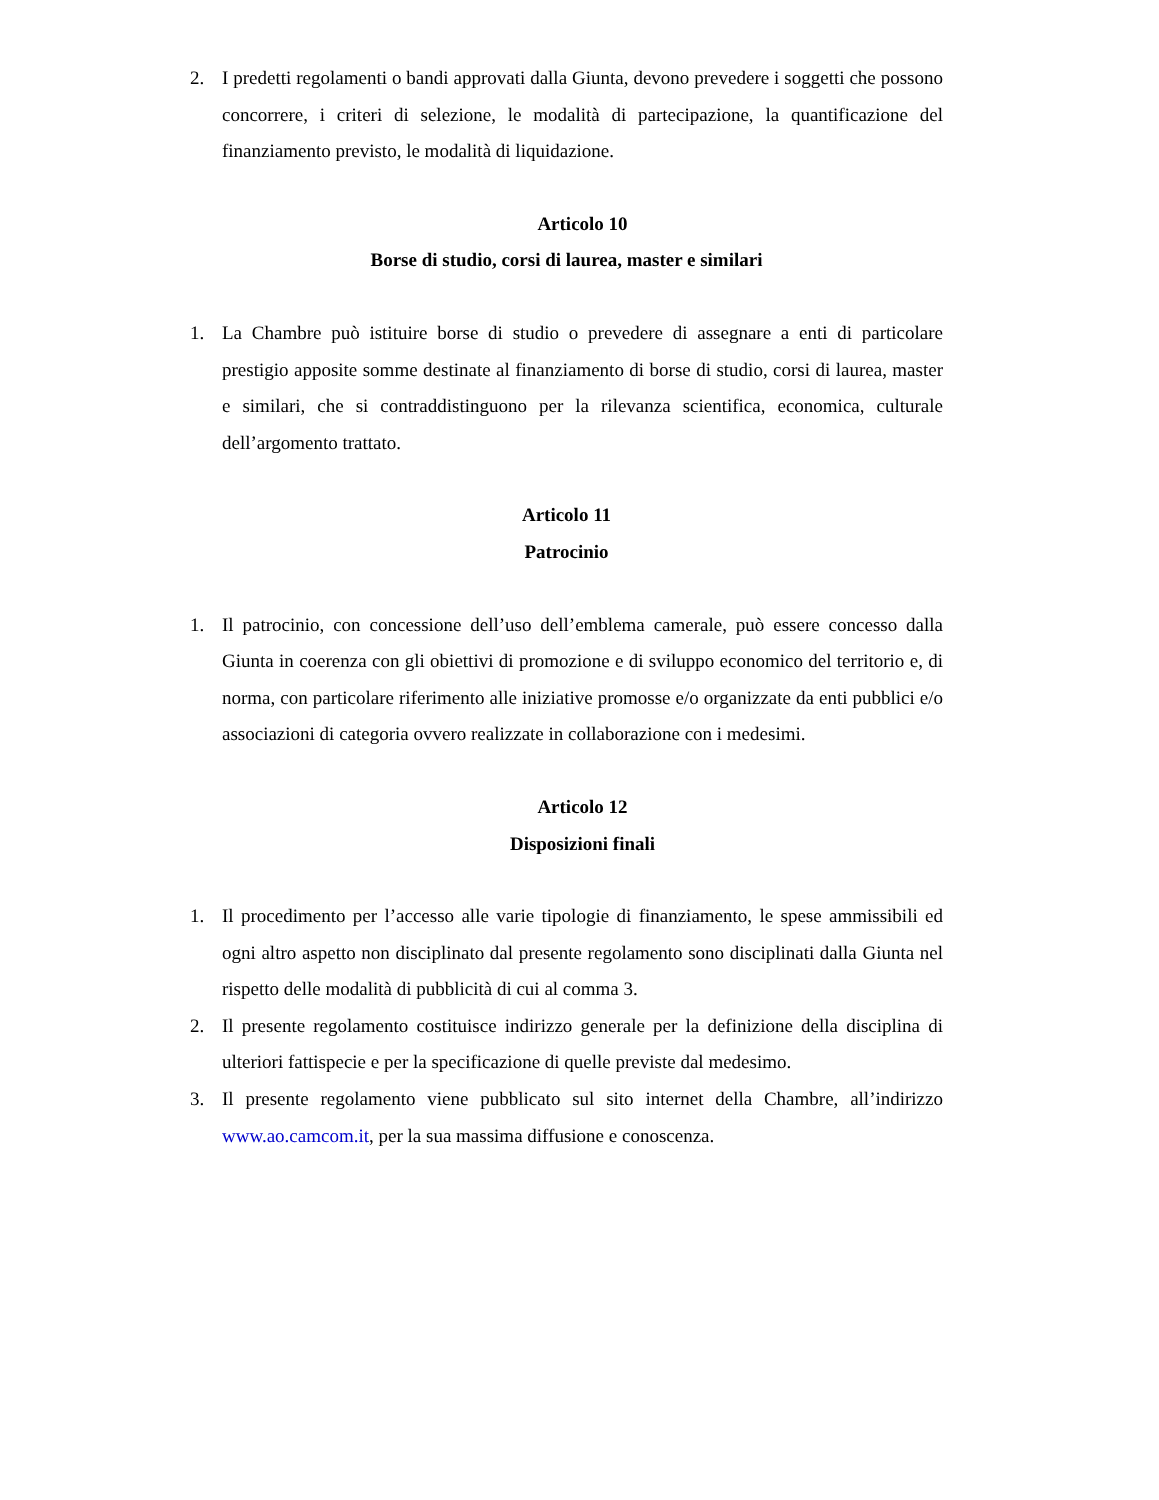2. I predetti regolamenti o bandi approvati dalla Giunta, devono prevedere i soggetti che possono concorrere, i criteri di selezione, le modalità di partecipazione, la quantificazione del finanziamento previsto, le modalità di liquidazione.
Articolo 10
Borse di studio, corsi di laurea, master e similari
1. La Chambre può istituire borse di studio o prevedere di assegnare a enti di particolare prestigio apposite somme destinate al finanziamento di borse di studio, corsi di laurea, master e similari, che si contraddistinguono per la rilevanza scientifica, economica, culturale dell’argomento trattato.
Articolo 11
Patrocinio
1. Il patrocinio, con concessione dell’uso dell’emblema camerale, può essere concesso dalla Giunta in coerenza con gli obiettivi di promozione e di sviluppo economico del territorio e, di norma, con particolare riferimento alle iniziative promosse e/o organizzate da enti pubblici e/o associazioni di categoria ovvero realizzate in collaborazione con i medesimi.
Articolo 12
Disposizioni finali
1. Il procedimento per l’accesso alle varie tipologie di finanziamento, le spese ammissibili ed ogni altro aspetto non disciplinato dal presente regolamento sono disciplinati dalla Giunta nel rispetto delle modalità di pubblicità di cui al comma 3.
2. Il presente regolamento costituisce indirizzo generale per la definizione della disciplina di ulteriori fattispecie e per la specificazione di quelle previste dal medesimo.
3. Il presente regolamento viene pubblicato sul sito internet della Chambre, all’indirizzo www.ao.camcom.it, per la sua massima diffusione e conoscenza.